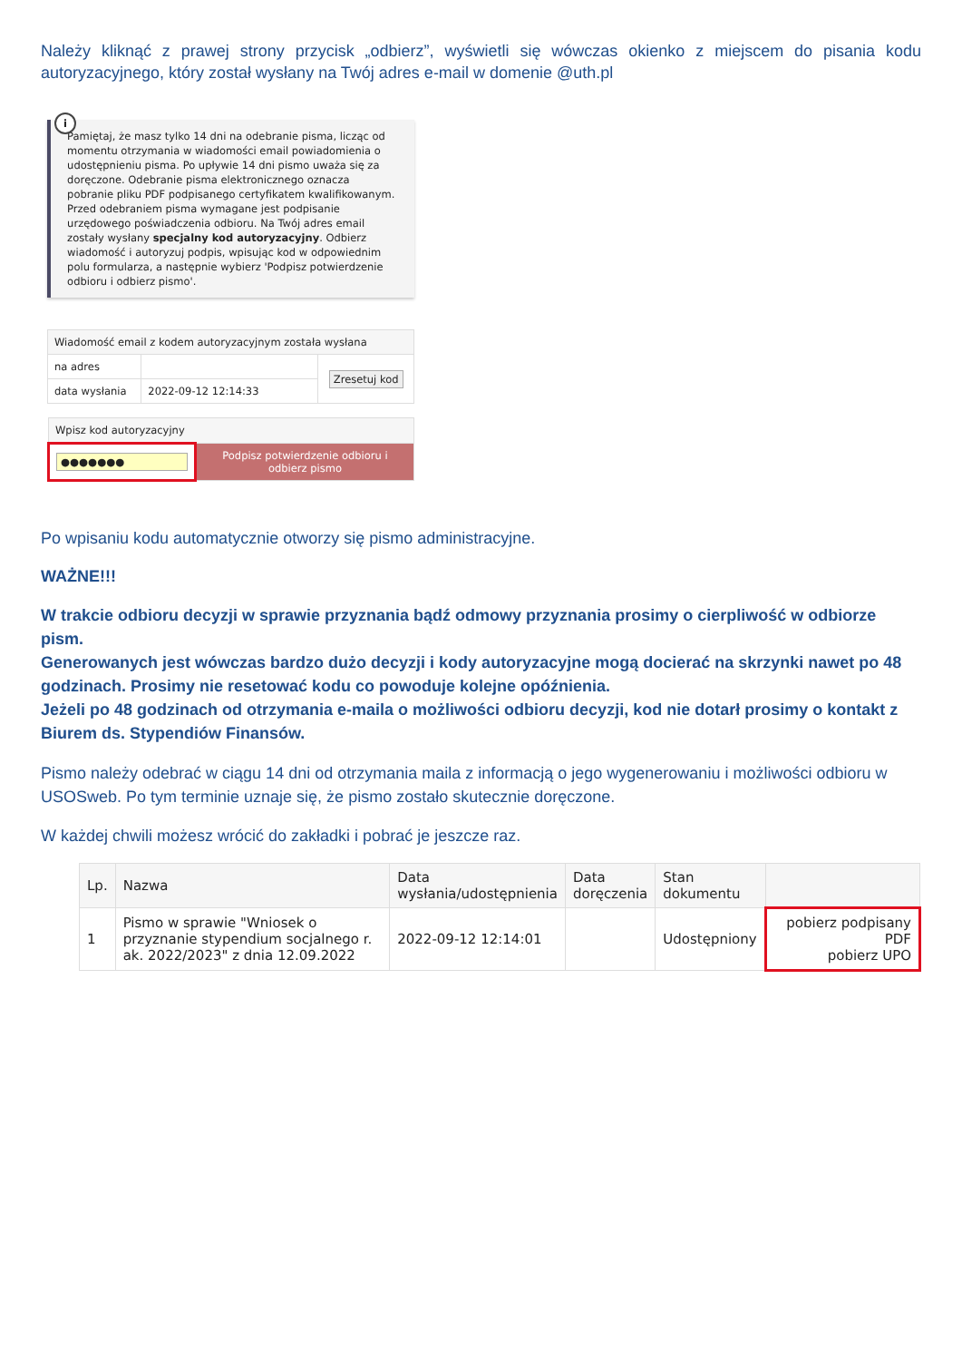Należy kliknąć z prawej strony przycisk „odbierz”, wyświetli się wówczas okienko z miejscem do pisania kodu autoryzacyjnego, który został wysłany na Twój adres e-mail w domenie @uth.pl
i
Pamiętaj, że masz tylko 14 dni na odebranie pisma, licząc od momentu otrzymania w wiadomości email powiadomienia o udostępnieniu pisma. Po upływie 14 dni pismo uważa się za doręczone. Odebranie pisma elektronicznego oznacza pobranie pliku PDF podpisanego certyfikatem kwalifikowanym. Przed odebraniem pisma wymagane jest podpisanie urzędowego poświadczenia odbioru. Na Twój adres email zostały wysłany specjalny kod autoryzacyjny. Odbierz wiadomość i autoryzuj podpis, wpisując kod w odpowiednim polu formularza, a następnie wybierz 'Podpisz potwierdzenie odbioru i odbierz pismo'.
| Wiadomość email z kodem autoryzacyjnym została wysłana | | |
| na adres | | Zresetuj kod |
| data wysłania | 2022-09-12 12:14:33 | |
| Wpisz kod autoryzacyjny | |
| ●●●●●●● | Podpisz potwierdzenie odbioru i odbierz pismo |
Po wpisaniu kodu automatycznie otworzy się pismo administracyjne.
WAŻNE!!!
W trakcie odbioru decyzji w sprawie przyznania bądź odmowy przyznania prosimy o cierpliwość w odbiorze pism.
Generowanych jest wówczas bardzo dużo decyzji i kody autoryzacyjne mogą docierać na skrzynki nawet po 48 godzinach. Prosimy nie resetować kodu co powoduje kolejne opóźnienia.
Jeżeli po 48 godzinach od otrzymania e-maila o możliwości odbioru decyzji, kod nie dotarł prosimy o kontakt z Biurem ds. Stypendiów Finansów.
Pismo należy odebrać w ciągu 14 dni od otrzymania maila z informacją o jego wygenerowaniu i możliwości odbioru w USOSweb. Po tym terminie uznaje się, że pismo zostało skutecznie doręczone.
W każdej chwili możesz wrócić do zakładki i pobrać je jeszcze raz.
| Lp. | Nazwa | Data wysłania/udostępnienia | Data doręczenia | Stan dokumentu | |
| --- | --- | --- | --- | --- | --- |
| 1 | Pismo w sprawie "Wniosek o przyznanie stypendium socjalnego r. ak. 2022/2023" z dnia 12.09.2022 | 2022-09-12 12:14:01 | | Udostępniony | pobierz podpisany PDF pobierz UPO |